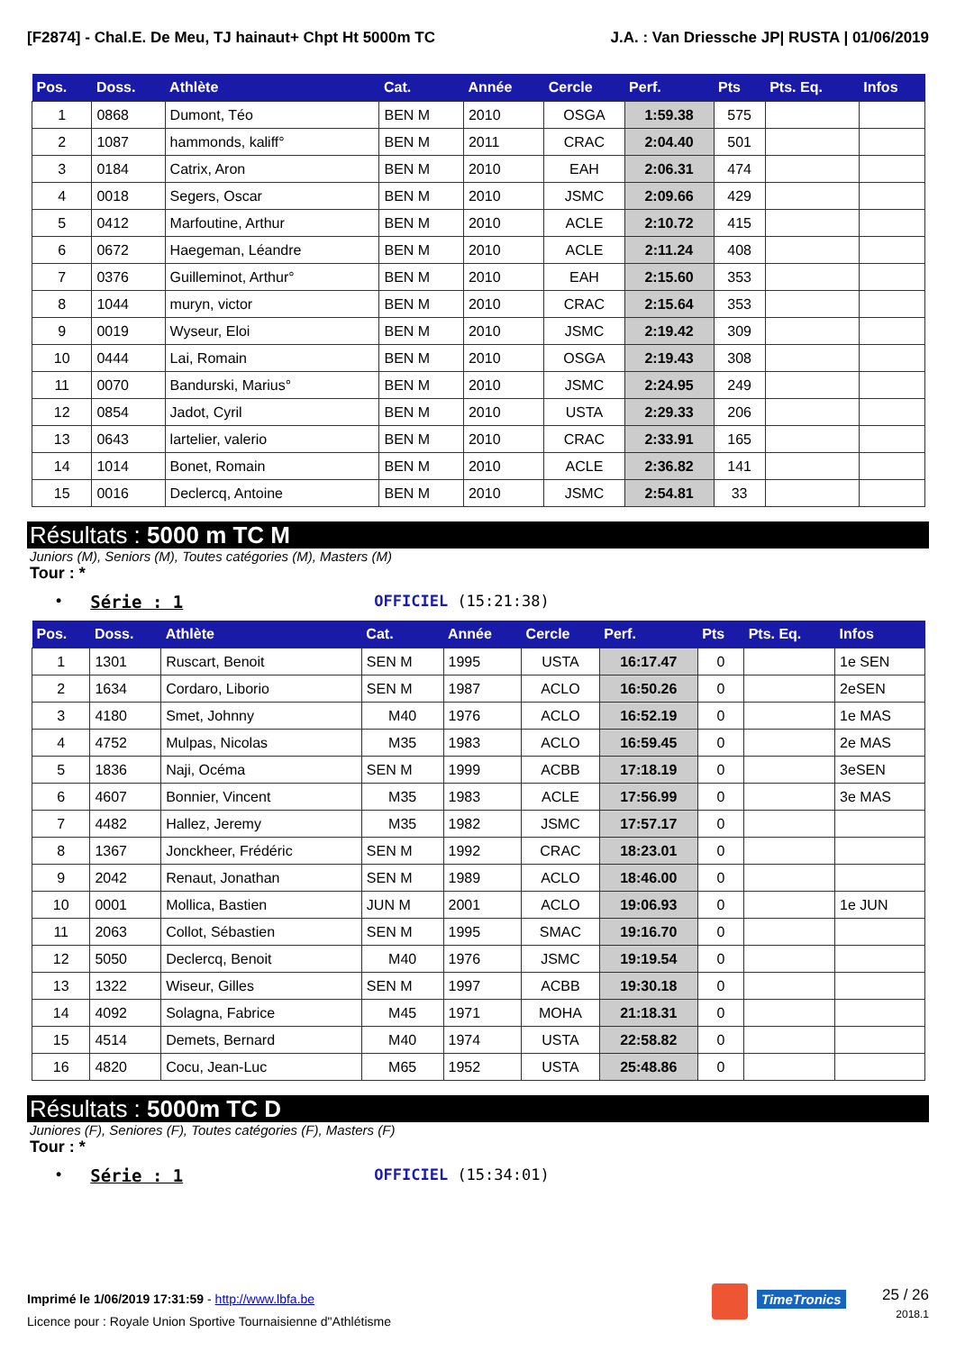[F2874] - Chal.E. De Meu, TJ hainaut+ Chpt Ht 5000m TC J.A. : Van Driessche JP| RUSTA | 01/06/2019
| Pos. | Doss. | Athlète | Cat. | Année | Cercle | Perf. | Pts | Pts. Eq. | Infos |
| --- | --- | --- | --- | --- | --- | --- | --- | --- | --- |
| 1 | 0868 | Dumont, Téo | BEN M | 2010 | OSGA | 1:59.38 | 575 | | |
| 2 | 1087 | hammonds, kaliff° | BEN M | 2011 | CRAC | 2:04.40 | 501 | | |
| 3 | 0184 | Catrix, Aron | BEN M | 2010 | EAH | 2:06.31 | 474 | | |
| 4 | 0018 | Segers, Oscar | BEN M | 2010 | JSMC | 2:09.66 | 429 | | |
| 5 | 0412 | Marfoutine, Arthur | BEN M | 2010 | ACLE | 2:10.72 | 415 | | |
| 6 | 0672 | Haegeman, Léandre | BEN M | 2010 | ACLE | 2:11.24 | 408 | | |
| 7 | 0376 | Guilleminot, Arthur° | BEN M | 2010 | EAH | 2:15.60 | 353 | | |
| 8 | 1044 | muryn, victor | BEN M | 2010 | CRAC | 2:15.64 | 353 | | |
| 9 | 0019 | Wyseur, Eloi | BEN M | 2010 | JSMC | 2:19.42 | 309 | | |
| 10 | 0444 | Lai, Romain | BEN M | 2010 | OSGA | 2:19.43 | 308 | | |
| 11 | 0070 | Bandurski, Marius° | BEN M | 2010 | JSMC | 2:24.95 | 249 | | |
| 12 | 0854 | Jadot, Cyril | BEN M | 2010 | USTA | 2:29.33 | 206 | | |
| 13 | 0643 | lartelier, valerio | BEN M | 2010 | CRAC | 2:33.91 | 165 | | |
| 14 | 1014 | Bonet, Romain | BEN M | 2010 | ACLE | 2:36.82 | 141 | | |
| 15 | 0016 | Declercq, Antoine | BEN M | 2010 | JSMC | 2:54.81 | 33 | | |
Résultats : 5000 m TC M
Juniors (M), Seniors (M), Toutes catégories (M), Masters (M)
Tour : *
• Série : 1 OFFICIEL (15:21:38)
| Pos. | Doss. | Athlète | Cat. | Année | Cercle | Perf. | Pts | Pts. Eq. | Infos |
| --- | --- | --- | --- | --- | --- | --- | --- | --- | --- |
| 1 | 1301 | Ruscart, Benoit | SEN M | 1995 | USTA | 16:17.47 | 0 | | 1e SEN |
| 2 | 1634 | Cordaro, Liborio | SEN M | 1987 | ACLO | 16:50.26 | 0 | | 2eSEN |
| 3 | 4180 | Smet, Johnny | M40 | 1976 | ACLO | 16:52.19 | 0 | | 1e MAS |
| 4 | 4752 | Mulpas, Nicolas | M35 | 1983 | ACLO | 16:59.45 | 0 | | 2e MAS |
| 5 | 1836 | Naji, Océma | SEN M | 1999 | ACBB | 17:18.19 | 0 | | 3eSEN |
| 6 | 4607 | Bonnier, Vincent | M35 | 1983 | ACLE | 17:56.99 | 0 | | 3e MAS |
| 7 | 4482 | Hallez, Jeremy | M35 | 1982 | JSMC | 17:57.17 | 0 | | |
| 8 | 1367 | Jonckheer, Frédéric | SEN M | 1992 | CRAC | 18:23.01 | 0 | | |
| 9 | 2042 | Renaut, Jonathan | SEN M | 1989 | ACLO | 18:46.00 | 0 | | |
| 10 | 0001 | Mollica, Bastien | JUN M | 2001 | ACLO | 19:06.93 | 0 | | 1e JUN |
| 11 | 2063 | Collot, Sébastien | SEN M | 1995 | SMAC | 19:16.70 | 0 | | |
| 12 | 5050 | Declercq, Benoit | M40 | 1976 | JSMC | 19:19.54 | 0 | | |
| 13 | 1322 | Wiseur, Gilles | SEN M | 1997 | ACBB | 19:30.18 | 0 | | |
| 14 | 4092 | Solagna, Fabrice | M45 | 1971 | MOHA | 21:18.31 | 0 | | |
| 15 | 4514 | Demets, Bernard | M40 | 1974 | USTA | 22:58.82 | 0 | | |
| 16 | 4820 | Cocu, Jean-Luc | M65 | 1952 | USTA | 25:48.86 | 0 | | |
Résultats : 5000m TC D
Juniores (F), Seniores (F), Toutes catégories (F), Masters (F)
Tour : *
• Série : 1 OFFICIEL (15:34:01)
Imprimé le 1/06/2019 17:31:59 - http://www.lbfa.be
Licence pour : Royale Union Sportive Tournaisienne d"Athlétisme
TimeTronics
25 / 26
2018.1